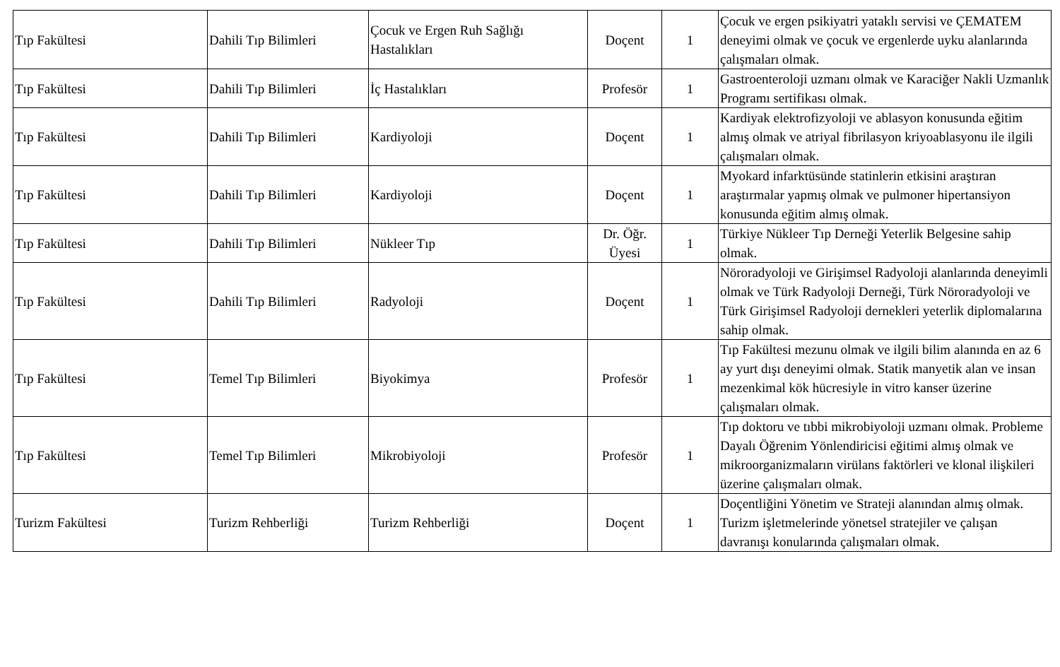| Tıp Fakültesi | Dahili Tıp Bilimleri | Çocuk ve Ergen Ruh Sağlığı Hastalıkları | Doçent | 1 | Çocuk ve ergen psikiyatri yataklı servisi ve ÇEMATEM deneyimi olmak ve çocuk ve ergenlerde uyku alanlarında çalışmaları olmak. |
| Tıp Fakültesi | Dahili Tıp Bilimleri | İç Hastalıkları | Profesör | 1 | Gastroenteroloji uzmanı olmak ve Karaciğer Nakli Uzmanlık Programı sertifikası olmak. |
| Tıp Fakültesi | Dahili Tıp Bilimleri | Kardiyoloji | Doçent | 1 | Kardiyak elektrofizyoloji ve ablasyon konusunda eğitim almış olmak ve atriyal fibrilasyon kriyoablasyonu ile ilgili çalışmaları olmak. |
| Tıp Fakültesi | Dahili Tıp Bilimleri | Kardiyoloji | Doçent | 1 | Myokard infarktüsünde statinlerin etkisini araştıran araştırmalar yapmış olmak ve pulmoner hipertansiyon konusunda eğitim almış olmak. |
| Tıp Fakültesi | Dahili Tıp Bilimleri | Nükleer Tıp | Dr. Öğr. Üyesi | 1 | Türkiye Nükleer Tıp Derneği Yeterlik Belgesine sahip olmak. |
| Tıp Fakültesi | Dahili Tıp Bilimleri | Radyoloji | Doçent | 1 | Nöroradyoloji ve Girişimsel Radyoloji alanlarında deneyimli olmak ve Türk Radyoloji Derneği, Türk Nöroradyoloji ve Türk Girişimsel Radyoloji dernekleri yeterlik diplomalarına sahip olmak. |
| Tıp Fakültesi | Temel Tıp Bilimleri | Biyokimya | Profesör | 1 | Tıp Fakültesi mezunu olmak ve ilgili bilim alanında en az 6 ay yurt dışı deneyimi olmak. Statik manyetik alan ve insan mezenkimal kök hücresiyle in vitro kanser üzerine çalışmaları olmak. |
| Tıp Fakültesi | Temel Tıp Bilimleri | Mikrobiyoloji | Profesör | 1 | Tıp doktoru ve tıbbi mikrobiyoloji uzmanı olmak. Probleme Dayalı Öğrenim Yönlendiricisi eğitimi almış olmak ve mikroorganizmaların virülans faktörleri ve klonal ilişkileri üzerine çalışmaları olmak. |
| Turizm Fakültesi | Turizm Rehberliği | Turizm Rehberliği | Doçent | 1 | Doçentliğini Yönetim ve Strateji alanından almış olmak. Turizm işletmelerinde yönetsel stratejiler ve çalışan davranışı konularında çalışmaları olmak. |